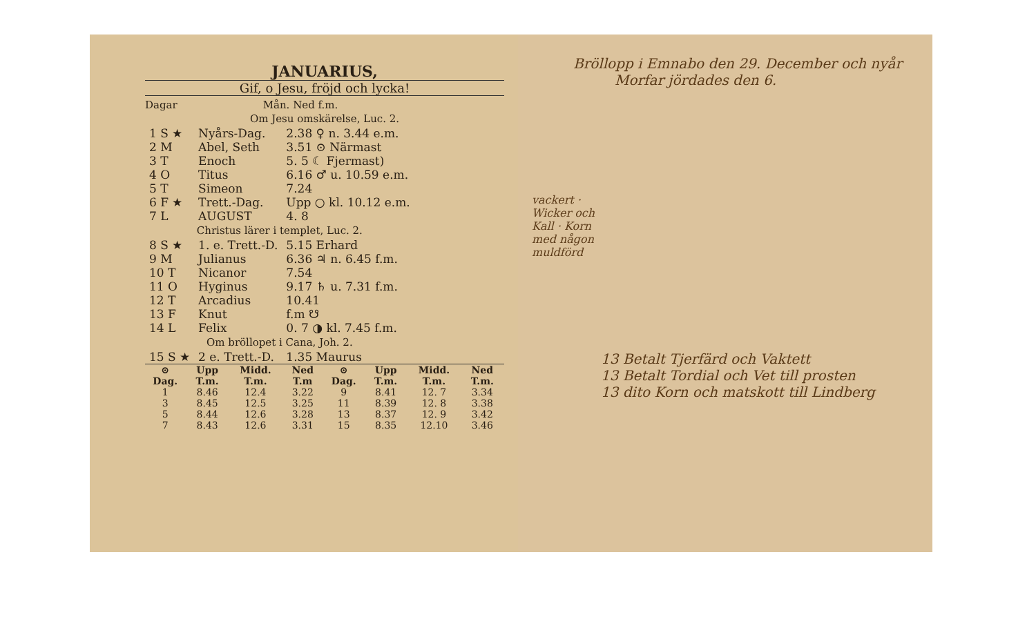JANUARIUS,
Gif, o Jesu, fröjd och lycka!
Dagar Mån. Ned f.m.
Om Jesu omskärelse, Luc. 2.
| 1 S ★ | Nyårs-Dag. | 2.38 ♀ n. 3.44 e.m. |
| 2 M | Abel, Seth | 3.51 ⊙ Närmast |
| 3 T | Enoch | 5. 5 ☾ Fjermast) |
| 4 O | Titus | 6.16 ♂ u. 10.59 e.m. |
| 5 T | Simeon | 7.24 |
| 6 F ★ | Trett.-Dag. | Upp ○ kl. 10.12 e.m. |
| 7 L | AUGUST | 4. 8 |
| Christus lärer i templet, Luc. 2. | | |
| 8 S ★ | 1. e. Trett.-D. | 5.15 Erhard |
| 9 M | Julianus | 6.36 ♃ n. 6.45 f.m. |
| 10 T | Nicanor | 7.54 |
| 11 O | Hyginus | 9.17 ♄ u. 7.31 f.m. |
| 12 T | Arcadius | 10.41 |
| 13 F | Knut | f.m ☋ |
| 14 L | Felix | 0. 7 ◑ kl. 7.45 f.m. |
| Om bröllopet i Cana, Joh. 2. | | |
| 15 S ★ | 2 e. Trett.-D. | 1.35 Maurus |
| ⊙ Dag. | Upp T.m. | Midd. T.m. | Ned T.m | ⊙ Dag. | Upp T.m. | Midd. T.m. | Ned T.m. |
| --- | --- | --- | --- | --- | --- | --- | --- |
| 1 | 8.46 | 12.4 | 3.22 | 9 | 8.41 | 12. 7 | 3.34 |
| 3 | 8.45 | 12.5 | 3.25 | 11 | 8.39 | 12. 8 | 3.38 |
| 5 | 8.44 | 12.6 | 3.28 | 13 | 8.37 | 12. 9 | 3.42 |
| 7 | 8.43 | 12.6 | 3.31 | 15 | 8.35 | 12.10 | 3.46 |
Bröllopp i Emnabo den 29. December och nyår
Morfar jördades den 6.
13 Betalt Tjerfärd och Vaktett
13 Betalt Tordial och Vet till prosten
13 dito Korn och matskott till Lindberg
vackert · Wicker och Kall · Korn med någon muldförd